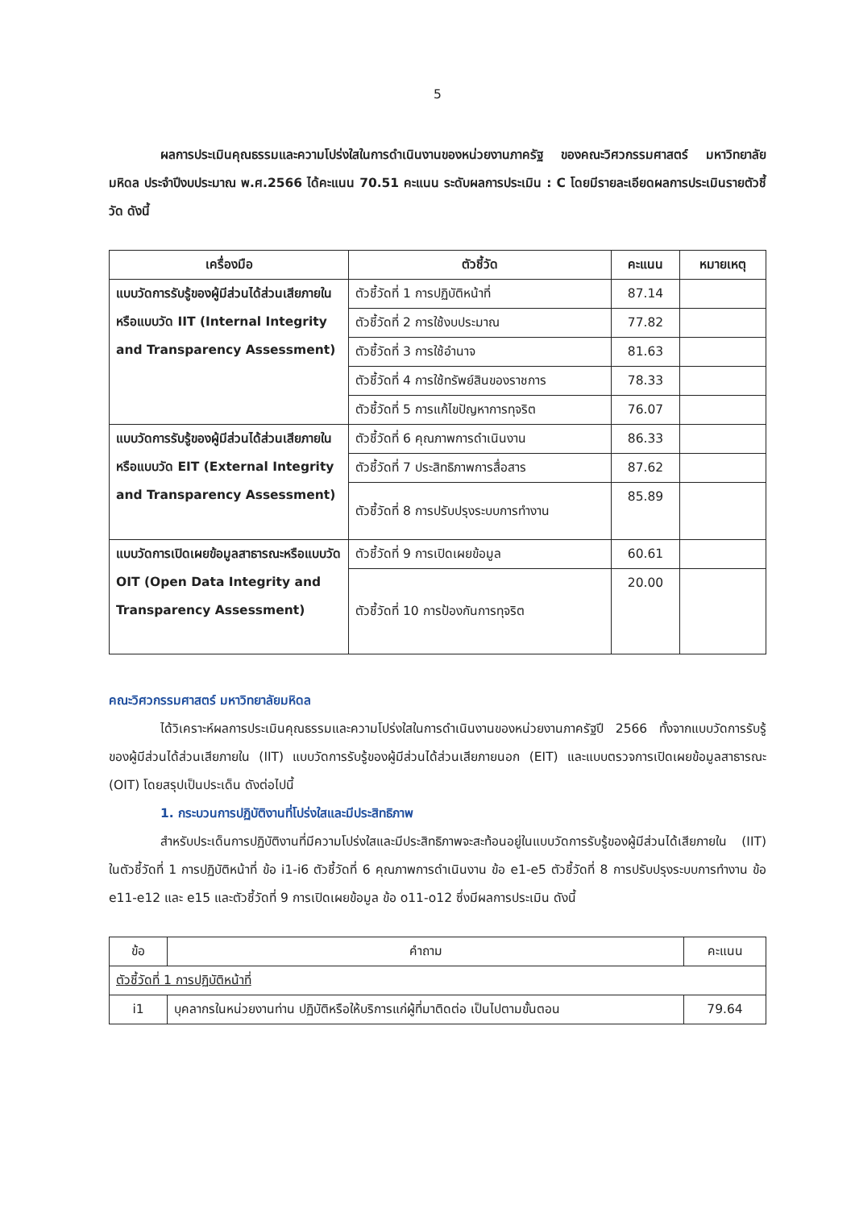5
ผลการประเมินคุณธรรมและความโปร่งใสในการดำเนินงานของหน่วยงานภาครัฐ ของคณะวิศวกรรมศาสตร์ มหาวิทยาลัยมหิดล ประจำปีงบประมาณ พ.ศ.2566 ได้คะแนน 70.51 คะแนน ระดับผลการประเมิน : C โดยมีรายละเอียดผลการประเมินรายตัวชี้วัด ดังนี้
| เครื่องมือ | ตัวชี้วัด | คะแนน | หมายเหตุ |
| --- | --- | --- | --- |
| แบบวัดการรับรู้ของผู้มีส่วนได้ส่วนเสียภายในหรือแบบวัด IIT (Internal Integrity and Transparency Assessment) | ตัวชี้วัดที่ 1 การปฏิบัติหน้าที่ | 87.14 | |
| | ตัวชี้วัดที่ 2 การใช้งบประมาณ | 77.82 | |
| | ตัวชี้วัดที่ 3 การใช้อำนาจ | 81.63 | |
| | ตัวชี้วัดที่ 4 การใช้ทรัพย์สินของราชการ | 78.33 | |
| | ตัวชี้วัดที่ 5 การแก้ไขปัญหาการทุจริต | 76.07 | |
| แบบวัดการรับรู้ของผู้มีส่วนได้ส่วนเสียภายในหรือแบบวัด EIT (External Integrity and Transparency Assessment) | ตัวชี้วัดที่ 6 คุณภาพการดำเนินงาน | 86.33 | |
| | ตัวชี้วัดที่ 7 ประสิทธิภาพการสื่อสาร | 87.62 | |
| | ตัวชี้วัดที่ 8 การปรับปรุงระบบการทำงาน | 85.89 | |
| แบบวัดการเปิดเผยข้อมูลสาธารณะหรือแบบวัด OIT (Open Data Integrity and Transparency Assessment) | ตัวชี้วัดที่ 9 การเปิดเผยข้อมูล | 60.61 | |
| | ตัวชี้วัดที่ 10 การป้องกันการทุจริต | 20.00 | |
คณะวิศวกรรมศาสตร์ มหาวิทยาลัยมหิดล
ได้วิเคราะห์ผลการประเมินคุณธรรมและความโปร่งใสในการดำเนินงานของหน่วยงานภาครัฐปี 2566 ทั้งจากแบบวัดการรับรู้ของผู้มีส่วนได้ส่วนเสียภายใน (IIT) แบบวัดการรับรู้ของผู้มีส่วนได้ส่วนเสียภายนอก (EIT) และแบบตรวจการเปิดเผยข้อมูลสาธารณะ (OIT) โดยสรุปเป็นประเด็น ดังต่อไปนี้
1. กระบวนการปฏิบัติงานที่โปร่งใสและมีประสิทธิภาพ
สำหรับประเด็นการปฏิบัติงานที่มีความโปร่งใสและมีประสิทธิภาพจะสะท้อนอยู่ในแบบวัดการรับรู้ของผู้มีส่วนได้เสียภายใน (IIT) ในตัวชี้วัดที่ 1 การปฏิบัติหน้าที่ ข้อ i1-i6 ตัวชี้วัดที่ 6 คุณภาพการดำเนินงาน ข้อ e1-e5 ตัวชี้วัดที่ 8 การปรับปรุงระบบการทำงาน ข้อ e11-e12 และ e15 และตัวชี้วัดที่ 9 การเปิดเผยข้อมูล ข้อ o11-o12 ซึ่งมีผลการประเมิน ดังนี้
| ข้อ | คำถาม | คะแนน |
| ตัวชี้วัดที่ 1 การปฏิบัติหน้าที่ | | |
| i1 | บุคลากรในหน่วยงานท่าน ปฏิบัติหรือให้บริการแก่ผู้ที่มาติดต่อ เป็นไปตามขั้นตอน | 79.64 |